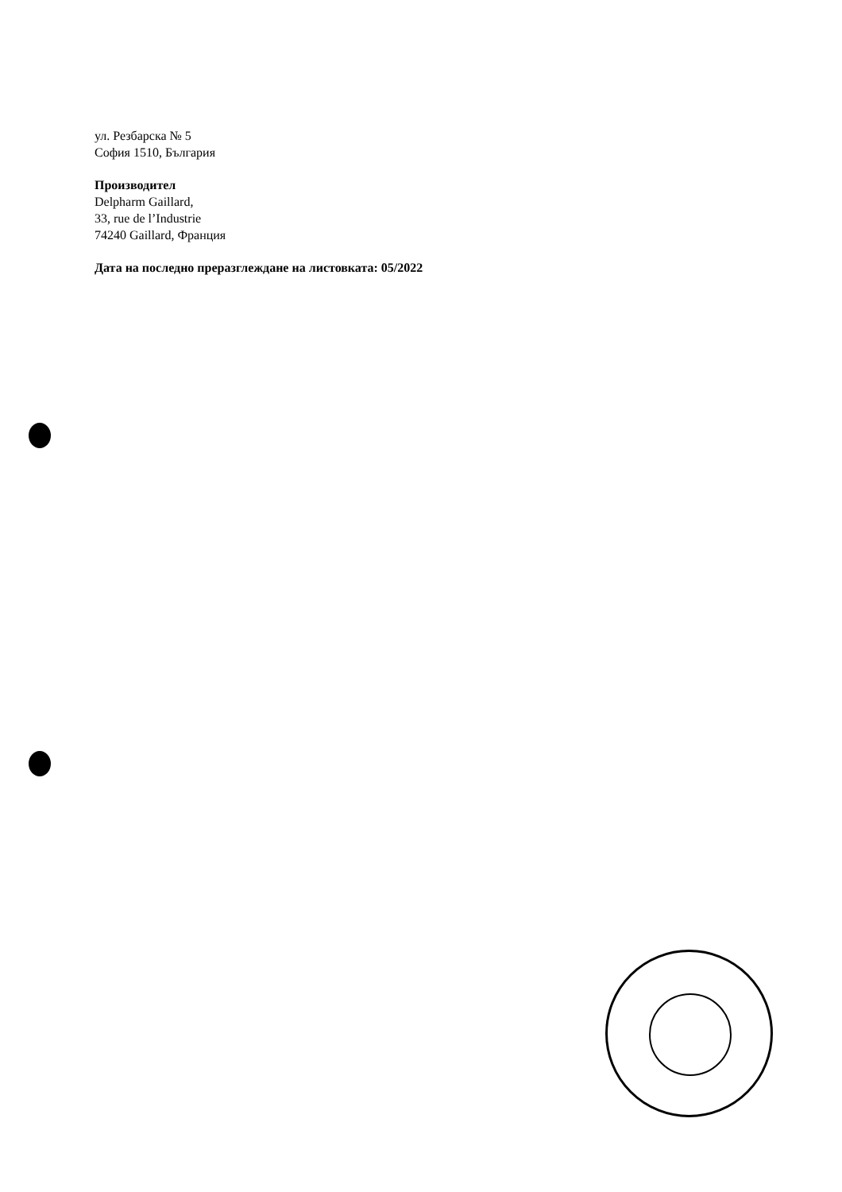ул. Резбарска № 5
София 1510, България
Производител
Delpharm Gaillard,
33, rue de l’Industrie
74240 Gaillard, Франция
Дата на последно преразглеждане на листовката: 05/2022